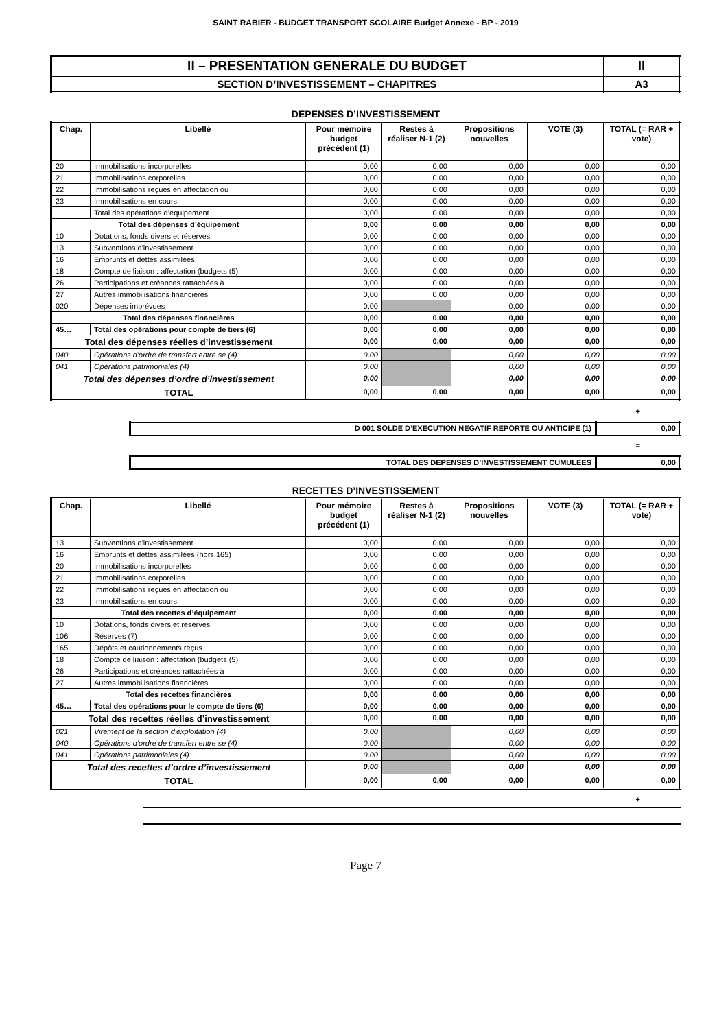SAINT RABIER - BUDGET TRANSPORT SCOLAIRE Budget Annexe - BP - 2019
| II – PRESENTATION GENERALE DU BUDGET | II |
| SECTION D’INVESTISSEMENT – CHAPITRES | A3 |
DEPENSES D’INVESTISSEMENT
| Chap. | Libellé | Pour mémoire budget précédent (1) | Restes à réaliser N-1 (2) | Propositions nouvelles | VOTE (3) | TOTAL (= RAR + vote) |
| --- | --- | --- | --- | --- | --- | --- |
| 20 | Immobilisations incorporelles | 0,00 | 0,00 | 0,00 | 0,00 | 0,00 |
| 21 | Immobilisations corporelles | 0,00 | 0,00 | 0,00 | 0,00 | 0,00 |
| 22 | Immobilisations reçues en affectation ou | 0,00 | 0,00 | 0,00 | 0,00 | 0,00 |
| 23 | Immobilisations en cours | 0,00 | 0,00 | 0,00 | 0,00 | 0,00 |
| | Total des opérations d’équipement | 0,00 | 0,00 | 0,00 | 0,00 | 0,00 |
| Total des dépenses d’équipement | | 0,00 | 0,00 | 0,00 | 0,00 | 0,00 |
| 10 | Dotations, fonds divers et réserves | 0,00 | 0,00 | 0,00 | 0,00 | 0,00 |
| 13 | Subventions d'investissement | 0,00 | 0,00 | 0,00 | 0,00 | 0,00 |
| 16 | Emprunts et dettes assimilées | 0,00 | 0,00 | 0,00 | 0,00 | 0,00 |
| 18 | Compte de liaison : affectation (budgets (5) | 0,00 | 0,00 | 0,00 | 0,00 | 0,00 |
| 26 | Participations et créances rattachées à | 0,00 | 0,00 | 0,00 | 0,00 | 0,00 |
| 27 | Autres immobilisations financières | 0,00 | 0,00 | 0,00 | 0,00 | 0,00 |
| 020 | Dépenses imprévues | 0,00 | | 0,00 | 0,00 | 0,00 |
| Total des dépenses financières | | 0,00 | 0,00 | 0,00 | 0,00 | 0,00 |
| 45… | Total des opérations pour compte de tiers (6) | 0,00 | 0,00 | 0,00 | 0,00 | 0,00 |
| Total des dépenses réelles d’investissement | | 0,00 | 0,00 | 0,00 | 0,00 | 0,00 |
| 040 | Opérations d'ordre de transfert entre se (4) | 0,00 | | 0,00 | 0,00 | 0,00 |
| 041 | Opérations patrimoniales (4) | 0,00 | | 0,00 | 0,00 | 0,00 |
| Total des dépenses d’ordre d’investissement | | 0,00 | | 0,00 | 0,00 | 0,00 |
| TOTAL | | 0,00 | 0,00 | 0,00 | 0,00 | 0,00 |
+
| D 001 SOLDE D’EXECUTION NEGATIF REPORTE OU ANTICIPE (1) | 0,00 |
=
| TOTAL DES DEPENSES D’INVESTISSEMENT CUMULEES | 0,00 |
RECETTES D’INVESTISSEMENT
| Chap. | Libellé | Pour mémoire budget précédent (1) | Restes à réaliser N-1 (2) | Propositions nouvelles | VOTE (3) | TOTAL (= RAR + vote) |
| --- | --- | --- | --- | --- | --- | --- |
| 13 | Subventions d'investissement | 0,00 | 0,00 | 0,00 | 0,00 | 0,00 |
| 16 | Emprunts et dettes assimilées (hors 165) | 0,00 | 0,00 | 0,00 | 0,00 | 0,00 |
| 20 | Immobilisations incorporelles | 0,00 | 0,00 | 0,00 | 0,00 | 0,00 |
| 21 | Immobilisations corporelles | 0,00 | 0,00 | 0,00 | 0,00 | 0,00 |
| 22 | Immobilisations reçues en affectation ou | 0,00 | 0,00 | 0,00 | 0,00 | 0,00 |
| 23 | Immobilisations en cours | 0,00 | 0,00 | 0,00 | 0,00 | 0,00 |
| Total des recettes d’équipement | | 0,00 | 0,00 | 0,00 | 0,00 | 0,00 |
| 10 | Dotations, fonds divers et réserves | 0,00 | 0,00 | 0,00 | 0,00 | 0,00 |
| 106 | Réserves (7) | 0,00 | 0,00 | 0,00 | 0,00 | 0,00 |
| 165 | Dépôts et cautionnements reçus | 0,00 | 0,00 | 0,00 | 0,00 | 0,00 |
| 18 | Compte de liaison : affectation (budgets (5) | 0,00 | 0,00 | 0,00 | 0,00 | 0,00 |
| 26 | Participations et créances rattachées à | 0,00 | 0,00 | 0,00 | 0,00 | 0,00 |
| 27 | Autres immobilisations financières | 0,00 | 0,00 | 0,00 | 0,00 | 0,00 |
| Total des recettes financières | | 0,00 | 0,00 | 0,00 | 0,00 | 0,00 |
| 45… | Total des opérations pour le compte de tiers (6) | 0,00 | 0,00 | 0,00 | 0,00 | 0,00 |
| Total des recettes réelles d’investissement | | 0,00 | 0,00 | 0,00 | 0,00 | 0,00 |
| 021 | Virement de la section d'exploitation (4) | 0,00 | | 0,00 | 0,00 | 0,00 |
| 040 | Opérations d'ordre de transfert entre se (4) | 0,00 | | 0,00 | 0,00 | 0,00 |
| 041 | Opérations patrimoniales (4) | 0,00 | | 0,00 | 0,00 | 0,00 |
| Total des recettes d’ordre d’investissement | | 0,00 | | 0,00 | 0,00 | 0,00 |
| TOTAL | | 0,00 | 0,00 | 0,00 | 0,00 | 0,00 |
+
Page 7